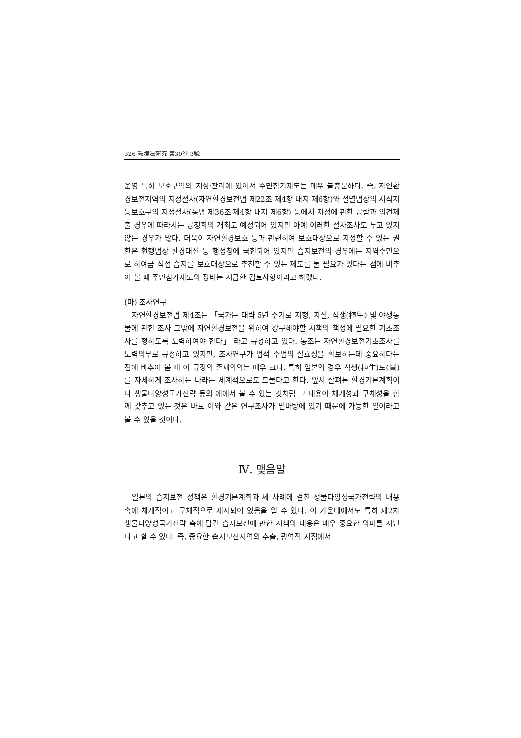326 環境法硏究 第30卷 3號
운영 특히 보호구역의 지정·관리에 있어서 주민참가제도는 매우 불충분하다. 즉, 자연환경보전지역의 지정절차(자연환경보전법 제22조 제4항 내지 제6항)와 절멸법상의 서식지등보호구의 지정절차(동법 제36조 제4항 내지 제6항) 등에서 지정에 관한 공람과 의견제출 경우에 따라서는 공청회의 개최도 예정되어 있지만 아예 이러한 절차조차도 두고 있지 않는 경우가 많다. 더욱이 자연환경보호 등과 관련하여 보호대상으로 지정할 수 있는 권한은 현행법상 환경대신 등 행정청에 국한되어 있지만 습지보전의 경우에는 지역주민으로 하여금 직접 습지를 보호대상으로 추천할 수 있는 제도를 둘 필요가 있다는 점에 비추어 볼 때 주민참가제도의 정비는 시급한 검토사항이라고 하겠다.
(마) 조사연구
자연환경보전법 제4조는 「국가는 대략 5년 주기로 지형, 지질, 식생(植生) 및 야생동물에 관한 조사 그밖에 자연환경보전을 위하여 강구해야할 시책의 책정에 필요한 기초조사를 행하도록 노력하여야 한다」 라고 규정하고 있다. 동조는 자연환경보전기초조사를 노력의무로 규정하고 있지만, 조사연구가 법적 수법의 실효성을 확보하는데 중요하다는 점에 비추어 볼 때 이 규정의 존재의의는 매우 크다. 특히 일본의 경우 식생(植生)도(圖)를 자세하게 조사하는 나라는 세계적으로도 드물다고 한다. 앞서 살펴본 환경기본계획이나 생물다양성국가전략 등의 예에서 볼 수 있는 것처럼 그 내용이 체계성과 구체성을 함께 갖추고 있는 것은 바로 이와 같은 연구조사가 밑바탕에 있기 때문에 가능한 일이라고 볼 수 있을 것이다.
Ⅳ. 맺음말
일본의 습지보전 정책은 환경기본계획과 세 차례에 걸친 생물다양성국가전략의 내용 속에 체계적이고 구체적으로 제시되어 있음을 알 수 있다. 이 가운데에서도 특히 제2차 생물다양성국가전략 속에 담긴 습지보전에 관한 시책의 내용은 매우 중요한 의미를 지닌다고 할 수 있다. 즉, 중요한 습지보전지역의 추출, 광역적 시점에서